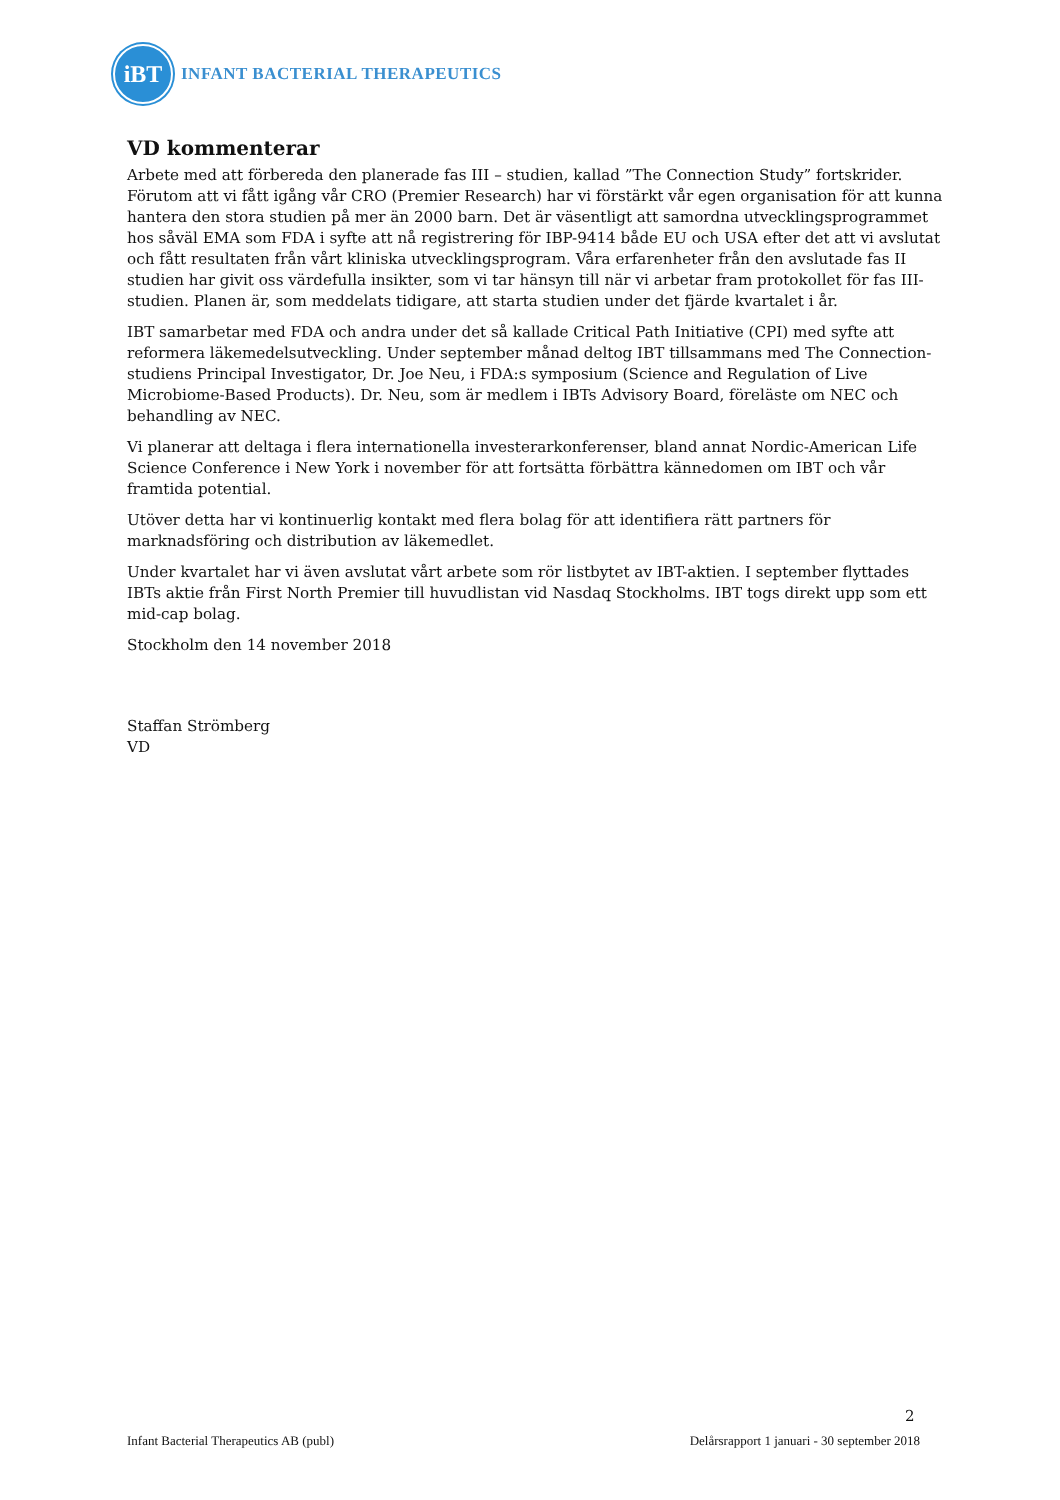iBT
INFANT BACTERIAL THERAPEUTICS
VD kommenterar
Arbete med att förbereda den planerade fas III – studien, kallad ”The Connection Study” fortskrider. Förutom att vi fått igång vår CRO (Premier Research) har vi förstärkt vår egen organisation för att kunna hantera den stora studien på mer än 2000 barn. Det är väsentligt att samordna utvecklingsprogrammet hos såväl EMA som FDA i syfte att nå registrering för IBP-9414 både EU och USA efter det att vi avslutat och fått resultaten från vårt kliniska utvecklingsprogram. Våra erfarenheter från den avslutade fas II studien har givit oss värdefulla insikter, som vi tar hänsyn till när vi arbetar fram protokollet för fas III-studien. Planen är, som meddelats tidigare, att starta studien under det fjärde kvartalet i år.
IBT samarbetar med FDA och andra under det så kallade Critical Path Initiative (CPI) med syfte att reformera läkemedelsutveckling. Under september månad deltog IBT tillsammans med The Connection-studiens Principal Investigator, Dr. Joe Neu, i FDA:s symposium (Science and Regulation of Live Microbiome-Based Products). Dr. Neu, som är medlem i IBTs Advisory Board, föreläste om NEC och behandling av NEC.
Vi planerar att deltaga i flera internationella investerarkonferenser, bland annat Nordic-American Life Science Conference i New York i november för att fortsätta förbättra kännedomen om IBT och vår framtida potential.
Utöver detta har vi kontinuerlig kontakt med flera bolag för att identifiera rätt partners för marknadsföring och distribution av läkemedlet.
Under kvartalet har vi även avslutat vårt arbete som rör listbytet av IBT-aktien. I september flyttades IBTs aktie från First North Premier till huvudlistan vid Nasdaq Stockholms. IBT togs direkt upp som ett mid-cap bolag.
Stockholm den 14 november 2018
Staffan Strömberg
VD
2
Infant Bacterial Therapeutics AB (publ) Delårsrapport 1 januari - 30 september 2018